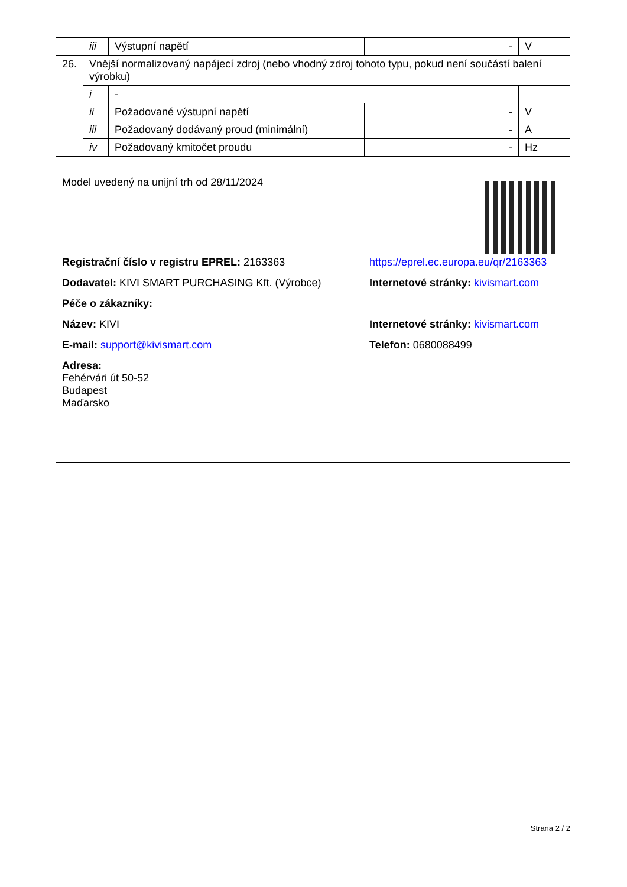| | iii | Výstupní napětí | - | V |
| 26. | Vnější normalizovaný napájecí zdroj (nebo vhodný zdroj tohoto typu, pokud není součástí balení výrobku) | | | |
| | i | - | | |
| | ii | Požadované výstupní napětí | - | V |
| | iii | Požadovaný dodávaný proud (minimální) | - | A |
| | iv | Požadovaný kmitočet proudu | - | Hz |
Model uvedený na unijní trh od 28/11/2024
Registrační číslo v registru EPREL: 2163363 https://eprel.ec.europa.eu/qr/2163363
Dodavatel: KIVI SMART PURCHASING Kft. (Výrobce) Internetové stránky: kivismart.com
Péče o zákazníky:
Název: KIVI Internetové stránky: kivismart.com
E-mail: support@kivismart.com Telefon: 0680088499
Adresa:
Fehérvári út 50-52
Budapest
Maďarsko
Strana 2 / 2